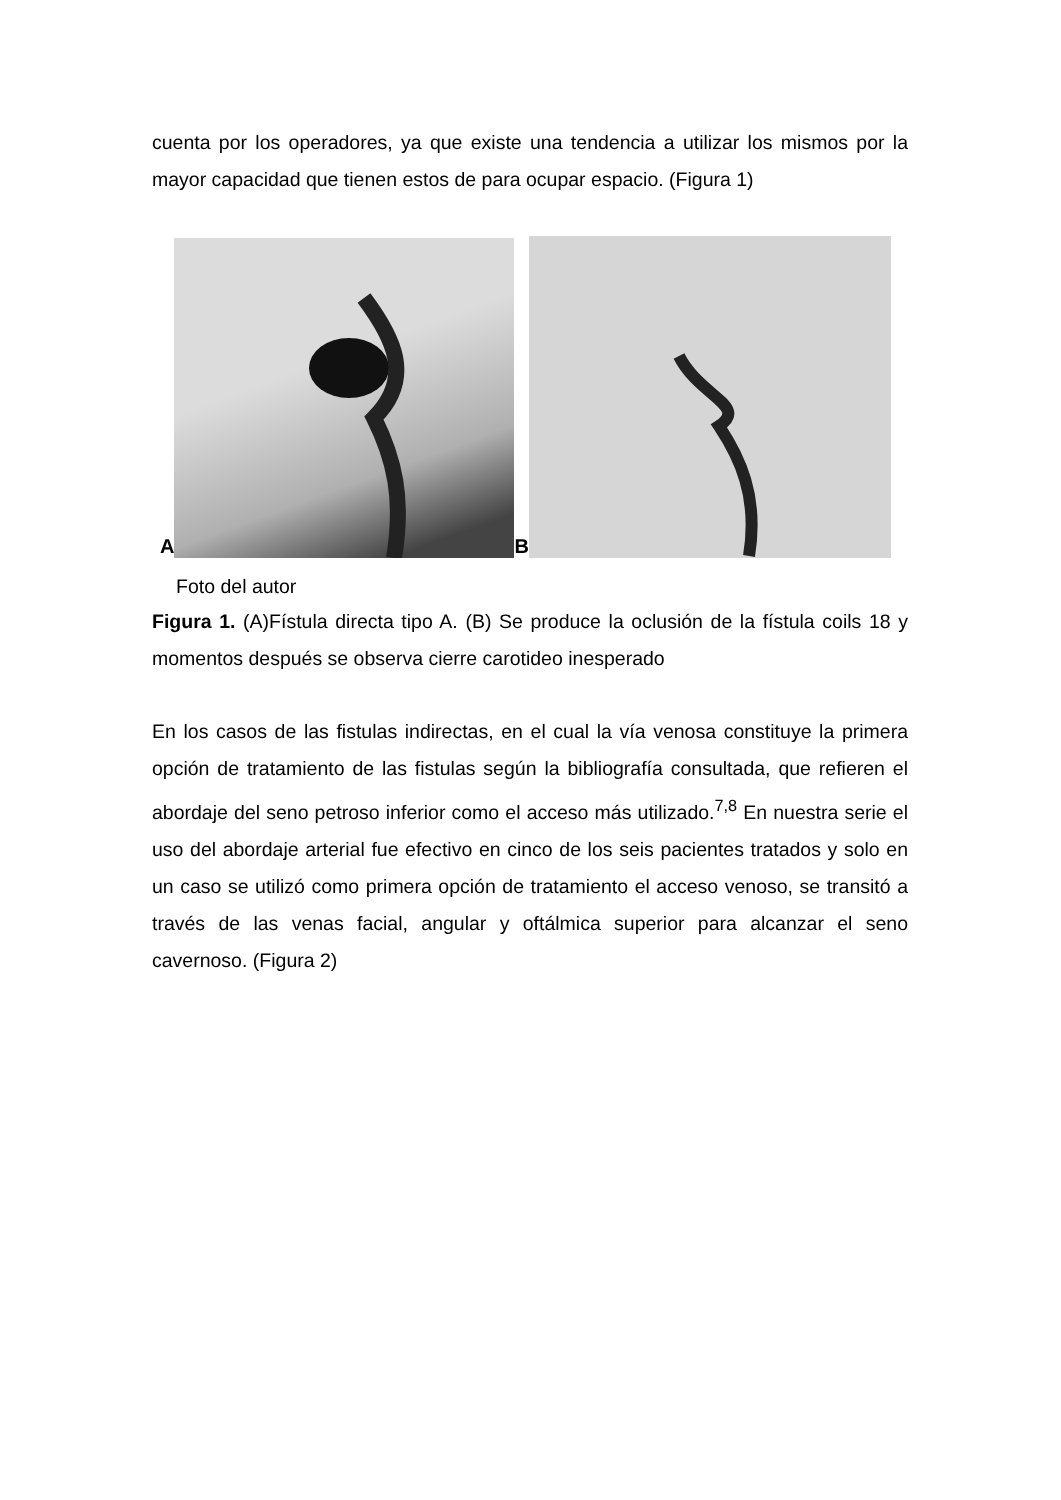cuenta por los operadores, ya que existe una tendencia a utilizar los mismos por la mayor capacidad que tienen estos de para ocupar espacio. (Figura 1)
A
B
Foto del autor
Figura 1. (A)Fístula directa tipo A. (B) Se produce la oclusión de la fístula coils 18 y momentos después se observa cierre carotideo inesperado
En los casos de las fistulas indirectas, en el cual la vía venosa constituye la primera opción de tratamiento de las fistulas según la bibliografía consultada, que refieren el abordaje del seno petroso inferior como el acceso más utilizado.<sup>7,8</sup> En nuestra serie el uso del abordaje arterial fue efectivo en cinco de los seis pacientes tratados y solo en un caso se utilizó como primera opción de tratamiento el acceso venoso, se transitó a través de las venas facial, angular y oftálmica superior para alcanzar el seno cavernoso. (Figura 2)